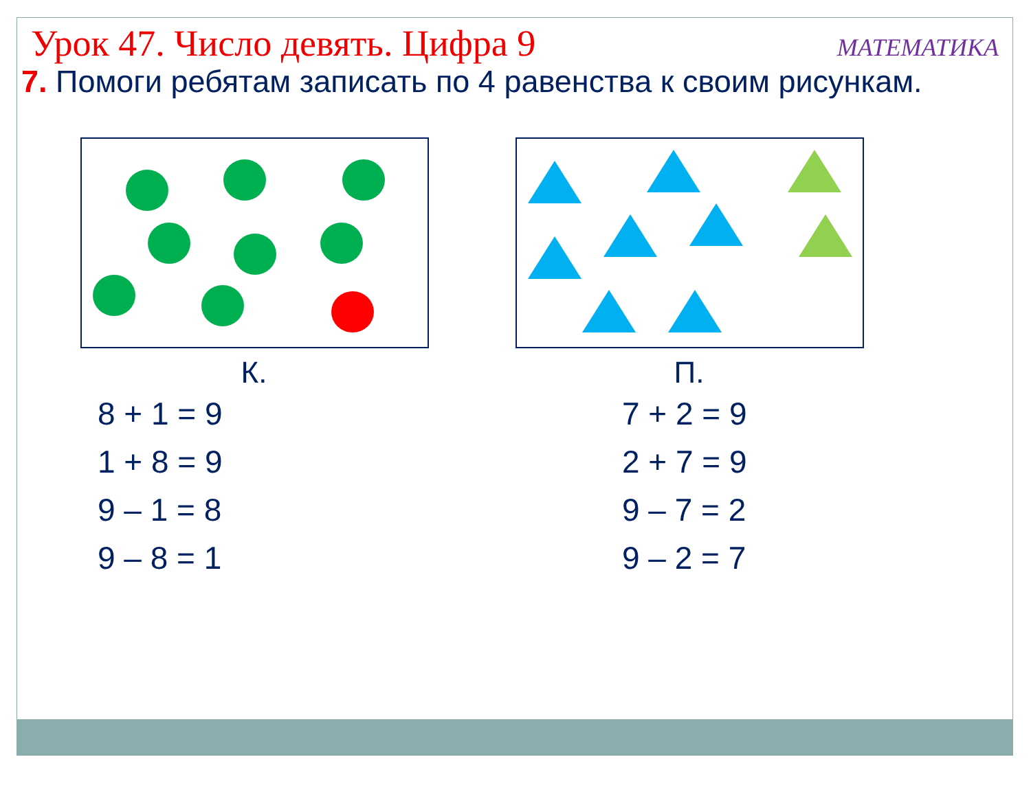Урок 47. Число девять. Цифра 9
МАТЕМАТИКА
7. Помоги ребятам записать по 4 равенства к своим рисункам.
К.
8 + 1 = 9
1 + 8 = 9
9 – 1 = 8
9 – 8 = 1
П.
7 + 2 = 9
2 + 7 = 9
9 – 7 = 2
9 – 2 = 7